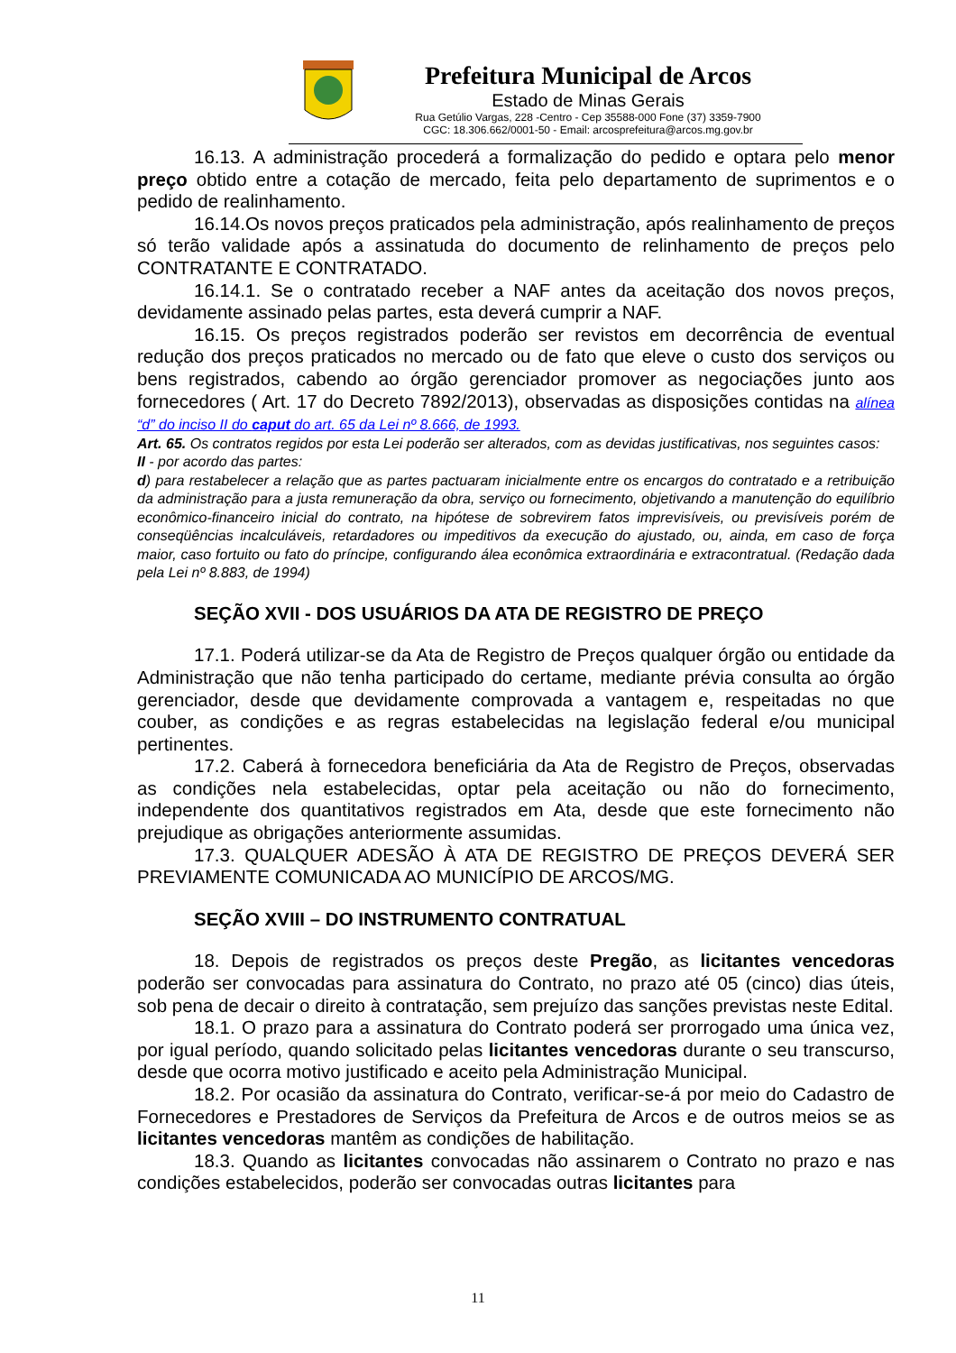Prefeitura Municipal de Arcos
Estado de Minas Gerais
Rua Getúlio Vargas, 228 -Centro - Cep 35588-000 Fone (37) 3359-7900
CGC: 18.306.662/0001-50 - Email: arcosprefeitura@arcos.mg.gov.br
16.13. A administração procederá a formalização do pedido e optara pelo menor preço obtido entre a cotação de mercado, feita pelo departamento de suprimentos e o pedido de realinhamento.
16.14.Os novos preços praticados pela administração, após realinhamento de preços só terão validade após a assinatuda do documento de relinhamento de preços pelo CONTRATANTE E CONTRATADO.
16.14.1. Se o contratado receber a NAF antes da aceitação dos novos preços, devidamente assinado pelas partes, esta deverá cumprir a NAF.
16.15. Os preços registrados poderão ser revistos em decorrência de eventual redução dos preços praticados no mercado ou de fato que eleve o custo dos serviços ou bens registrados, cabendo ao órgão gerenciador promover as negociações junto aos fornecedores ( Art. 17 do Decreto 7892/2013), observadas as disposições contidas na alínea “d” do inciso II do caput do art. 65 da Lei nº 8.666, de 1993.
Art. 65. Os contratos regidos por esta Lei poderão ser alterados, com as devidas justificativas, nos seguintes casos:
II - por acordo das partes:
d) para restabelecer a relação que as partes pactuaram inicialmente entre os encargos do contratado e a retribuição da administração para a justa remuneração da obra, serviço ou fornecimento, objetivando a manutenção do equilíbrio econômico-financeiro inicial do contrato, na hipótese de sobrevirem fatos imprevisíveis, ou previsíveis porém de conseqüências incalculáveis, retardadores ou impeditivos da execução do ajustado, ou, ainda, em caso de força maior, caso fortuito ou fato do príncipe, configurando álea econômica extraordinária e extracontratual. (Redação dada pela Lei nº 8.883, de 1994)
SEÇÃO XVII - DOS USUÁRIOS DA ATA DE REGISTRO DE PREÇO
17.1. Poderá utilizar-se da Ata de Registro de Preços qualquer órgão ou entidade da Administração que não tenha participado do certame, mediante prévia consulta ao órgão gerenciador, desde que devidamente comprovada a vantagem e, respeitadas no que couber, as condições e as regras estabelecidas na legislação federal e/ou municipal pertinentes.
17.2. Caberá à fornecedora beneficiária da Ata de Registro de Preços, observadas as condições nela estabelecidas, optar pela aceitação ou não do fornecimento, independente dos quantitativos registrados em Ata, desde que este fornecimento não prejudique as obrigações anteriormente assumidas.
17.3. QUALQUER ADESÃO À ATA DE REGISTRO DE PREÇOS DEVERÁ SER PREVIAMENTE COMUNICADA AO MUNICÍPIO DE ARCOS/MG.
SEÇÃO XVIII – DO INSTRUMENTO CONTRATUAL
18. Depois de registrados os preços deste Pregão, as licitantes vencedoras poderão ser convocadas para assinatura do Contrato, no prazo até 05 (cinco) dias úteis, sob pena de decair o direito à contratação, sem prejuízo das sanções previstas neste Edital.
18.1. O prazo para a assinatura do Contrato poderá ser prorrogado uma única vez, por igual período, quando solicitado pelas licitantes vencedoras durante o seu transcurso, desde que ocorra motivo justificado e aceito pela Administração Municipal.
18.2. Por ocasião da assinatura do Contrato, verificar-se-á por meio do Cadastro de Fornecedores e Prestadores de Serviços da Prefeitura de Arcos e de outros meios se as licitantes vencedoras mantêm as condições de habilitação.
18.3. Quando as licitantes convocadas não assinarem o Contrato no prazo e nas condições estabelecidos, poderão ser convocadas outras licitantes para
11